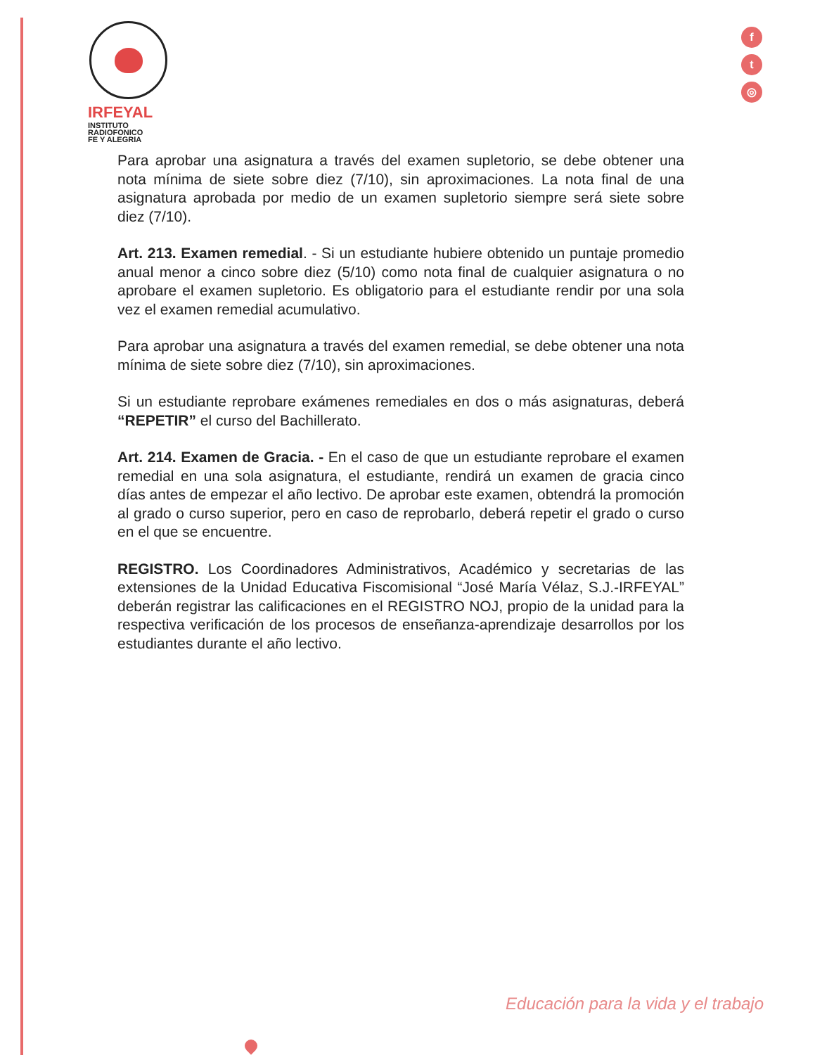IRFEYAL
INSTITUTO
RADIOFONICO
FE Y ALEGRIA
f
t
◎
Para aprobar una asignatura a través del examen supletorio, se debe obtener una nota mínima de siete sobre diez (7/10), sin aproximaciones. La nota final de una asignatura aprobada por medio de un examen supletorio siempre será siete sobre diez (7/10).
Art. 213. Examen remedial. - Si un estudiante hubiere obtenido un puntaje promedio anual menor a cinco sobre diez (5/10) como nota final de cualquier asignatura o no aprobare el examen supletorio. Es obligatorio para el estudiante rendir por una sola vez el examen remedial acumulativo.
Para aprobar una asignatura a través del examen remedial, se debe obtener una nota mínima de siete sobre diez (7/10), sin aproximaciones.
Si un estudiante reprobare exámenes remediales en dos o más asignaturas, deberá “REPETIR” el curso del Bachillerato.
Art. 214. Examen de Gracia. - En el caso de que un estudiante reprobare el examen remedial en una sola asignatura, el estudiante, rendirá un examen de gracia cinco días antes de empezar el año lectivo. De aprobar este examen, obtendrá la promoción al grado o curso superior, pero en caso de reprobarlo, deberá repetir el grado o curso en el que se encuentre.
REGISTRO. Los Coordinadores Administrativos, Académico y secretarias de las extensiones de la Unidad Educativa Fiscomisional “José María Vélaz, S.J.-IRFEYAL” deberán registrar las calificaciones en el REGISTRO NOJ, propio de la unidad para la respectiva verificación de los procesos de enseñanza-aprendizaje desarrollos por los estudiantes durante el año lectivo.
Educación para la vida y el trabajo